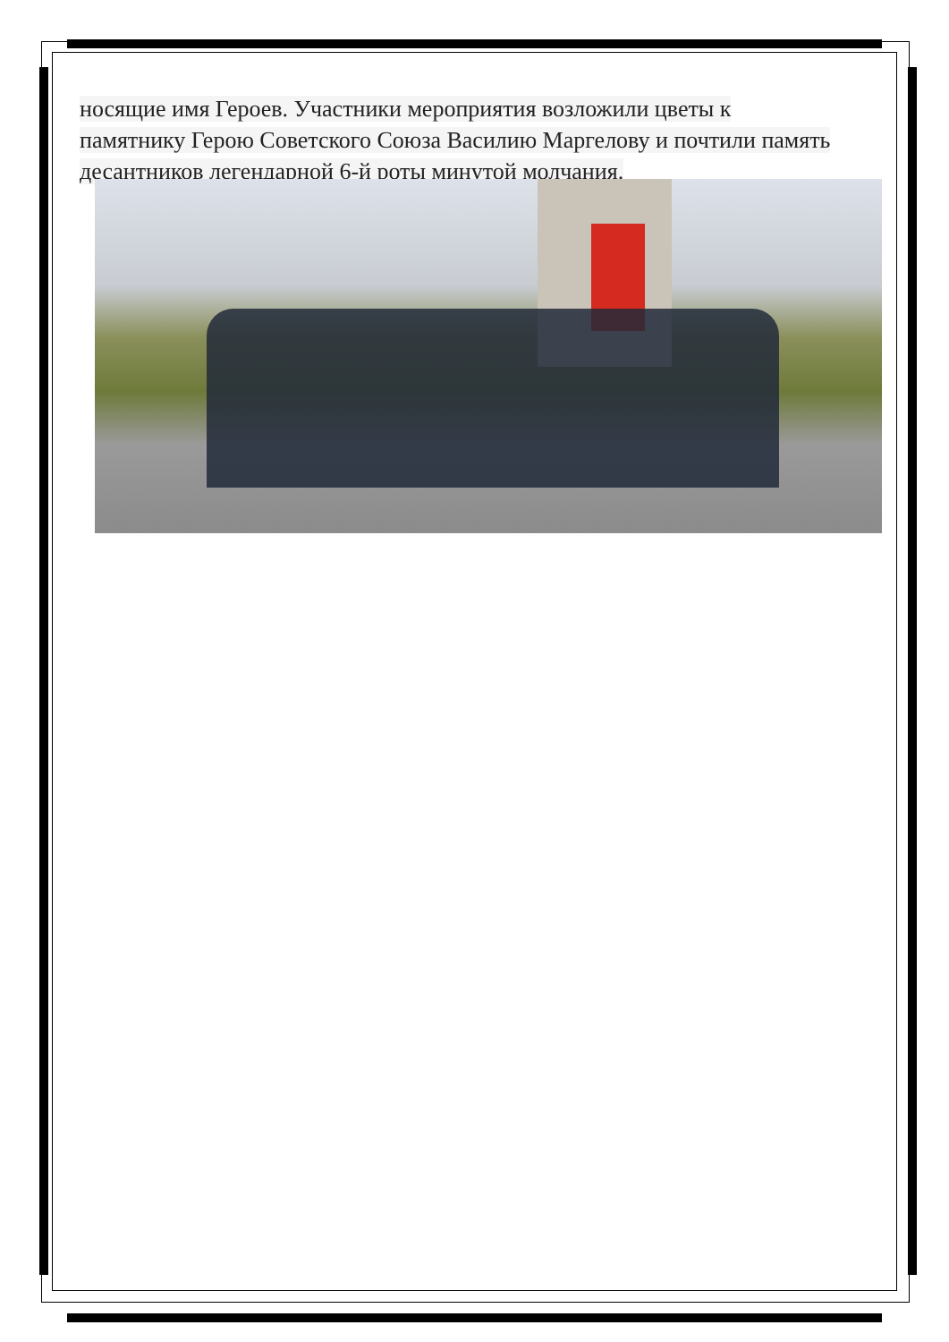носящие имя Героев. Участники мероприятия возложили цветы к
памятнику Герою Советского Союза Василию Маргелову и почтили память
десантников легендарной 6-й роты минутой молчания.